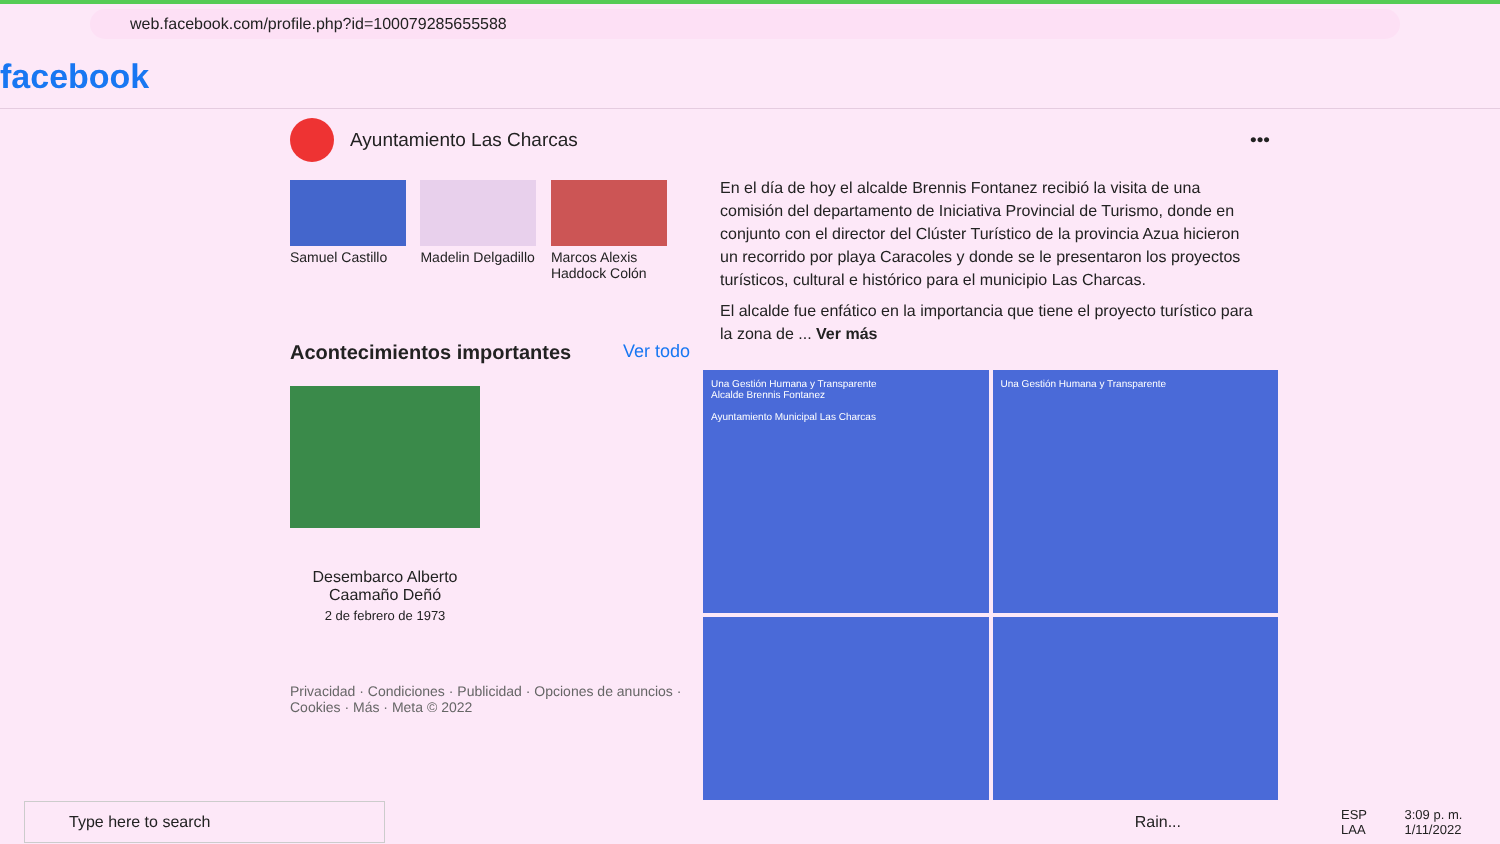web.facebook.com/profile.php?id=100079285655588
facebook
Ayuntamiento Las Charcas •••
Samuel Castillo
Madelin Delgadillo
Marcos Alexis Haddock Colón
Acontecimientos importantes Ver todo
Desembarco Alberto Caamaño Deñó
2 de febrero de 1973
Privacidad · Condiciones · Publicidad · Opciones de anuncios · Cookies · Más · Meta © 2022
En el día de hoy el alcalde Brennis Fontanez recibió la visita de una comisión del departamento de Iniciativa Provincial de Turismo, donde en conjunto con el director del Clúster Turístico de la provincia Azua hicieron un recorrido por playa Caracoles y donde se le presentaron los proyectos turísticos, cultural e histórico para el municipio Las Charcas.
El alcalde fue enfático en la importancia que tiene el proyecto turístico para la zona de ... Ver más
Una Gestión Humana y Transparente
Alcalde Brennis Fontanez
Ayuntamiento Municipal Las Charcas
Una Gestión Humana y Transparente
Type here to search
Rain... ESP LAA 3:09 p. m. 1/11/2022